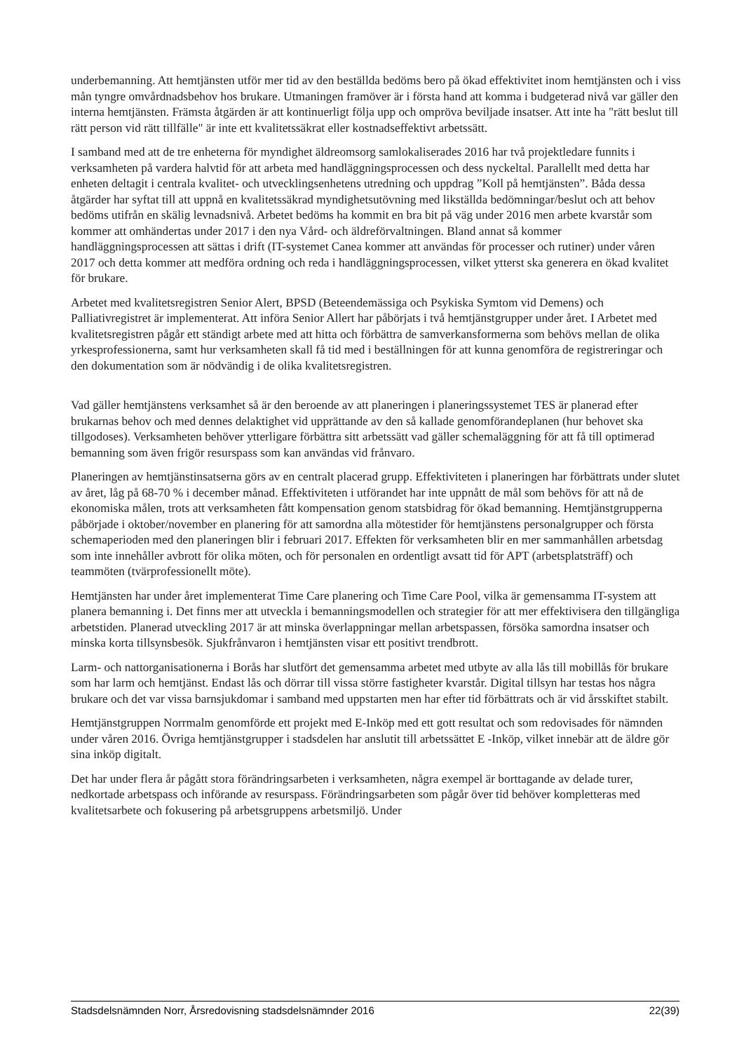underbemanning. Att hemtjänsten utför mer tid av den beställda bedöms bero på ökad effektivitet inom hemtjänsten och i viss mån tyngre omvårdnadsbehov hos brukare. Utmaningen framöver är i första hand att komma i budgeterad nivå var gäller den interna hemtjänsten. Främsta åtgärden är att kontinuerligt följa upp och ompröva beviljade insatser. Att inte ha "rätt beslut till rätt person vid rätt tillfälle" är inte ett kvalitetssäkrat eller kostnadseffektivt arbetssätt.
I samband med att de tre enheterna för myndighet äldreomsorg samlokaliserades 2016 har två projektledare funnits i verksamheten på vardera halvtid för att arbeta med handläggningsprocessen och dess nyckeltal. Parallellt med detta har enheten deltagit i centrala kvalitet- och utvecklingsenhetens utredning och uppdrag ”Koll på hemtjänsten”. Båda dessa åtgärder har syftat till att uppnå en kvalitetssäkrad myndighetsutövning med likställda bedömningar/beslut och att behov bedöms utifrån en skälig levnadsnivå. Arbetet bedöms ha kommit en bra bit på väg under 2016 men arbete kvarstår som kommer att omhändertas under 2017 i den nya Vård- och äldreförvaltningen. Bland annat så kommer handläggningsprocessen att sättas i drift (IT-systemet Canea kommer att användas för processer och rutiner) under våren 2017 och detta kommer att medföra ordning och reda i handläggningsprocessen, vilket ytterst ska generera en ökad kvalitet för brukare.
Arbetet med kvalitetsregistren Senior Alert, BPSD (Beteendemässiga och Psykiska Symtom vid Demens) och Palliativregistret är implementerat. Att införa Senior Allert har påbörjats i två hemtjänstgrupper under året. I Arbetet med kvalitetsregistren pågår ett ständigt arbete med att hitta och förbättra de samverkansformerna som behövs mellan de olika yrkesprofessionerna, samt hur verksamheten skall få tid med i beställningen för att kunna genomföra de registreringar och den dokumentation som är nödvändig i de olika kvalitetsregistren.
Vad gäller hemtjänstens verksamhet så är den beroende av att planeringen i planeringssystemet TES är planerad efter brukarnas behov och med dennes delaktighet vid upprättande av den så kallade genomförandeplanen (hur behovet ska tillgodoses). Verksamheten behöver ytterligare förbättra sitt arbetssätt vad gäller schemaläggning för att få till optimerad bemanning som även frigör resurspass som kan användas vid frånvaro.
Planeringen av hemtjänstinsatserna görs av en centralt placerad grupp. Effektiviteten i planeringen har förbättrats under slutet av året, låg på 68-70 % i december månad. Effektiviteten i utförandet har inte uppnått de mål som behövs för att nå de ekonomiska målen, trots att verksamheten fått kompensation genom statsbidrag för ökad bemanning. Hemtjänstgrupperna påbörjade i oktober/november en planering för att samordna alla mötestider för hemtjänstens personalgrupper och första schemaperioden med den planeringen blir i februari 2017. Effekten för verksamheten blir en mer sammanhållen arbetsdag som inte innehåller avbrott för olika möten, och för personalen en ordentligt avsatt tid för APT (arbetsplatsträff) och teammöten (tvärprofessionellt möte).
Hemtjänsten har under året implementerat Time Care planering och Time Care Pool, vilka är gemensamma IT-system att planera bemanning i. Det finns mer att utveckla i bemanningsmodellen och strategier för att mer effektivisera den tillgängliga arbetstiden. Planerad utveckling 2017 är att minska överlappningar mellan arbetspassen, försöka samordna insatser och minska korta tillsynsbesök. Sjukfrånvaron i hemtjänsten visar ett positivt trendbrott.
Larm- och nattorganisationerna i Borås har slutfört det gemensamma arbetet med utbyte av alla lås till mobillås för brukare som har larm och hemtjänst. Endast lås och dörrar till vissa större fastigheter kvarstår. Digital tillsyn har testas hos några brukare och det var vissa barnsjukdomar i samband med uppstarten men har efter tid förbättrats och är vid årsskiftet stabilt.
Hemtjänstgruppen Norrmalm genomförde ett projekt med E-Inköp med ett gott resultat och som redovisades för nämnden under våren 2016. Övriga hemtjänstgrupper i stadsdelen har anslutit till arbetssättet E -Inköp, vilket innebär att de äldre gör sina inköp digitalt.
Det har under flera år pågått stora förändringsarbeten i verksamheten, några exempel är borttagande av delade turer, nedkortade arbetspass och införande av resurspass. Förändringsarbeten som pågår över tid behöver kompletteras med kvalitetsarbete och fokusering på arbetsgruppens arbetsmiljö. Under
Stadsdelsnämnden Norr, Årsredovisning stadsdelsnämnder 2016 22(39)